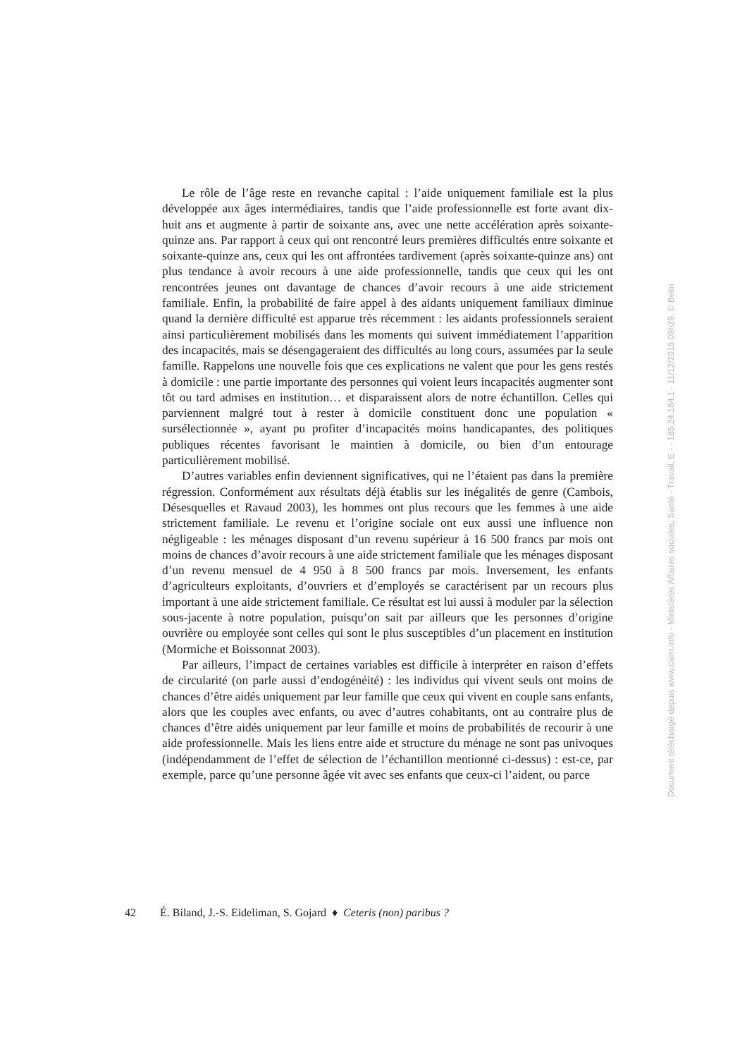Le rôle de l’âge reste en revanche capital : l’aide uniquement familiale est la plus développée aux âges intermédiaires, tandis que l’aide professionnelle est forte avant dix-huit ans et augmente à partir de soixante ans, avec une nette accélération après soixante-quinze ans. Par rapport à ceux qui ont rencontré leurs premières difficultés entre soixante et soixante-quinze ans, ceux qui les ont affrontées tardivement (après soixante-quinze ans) ont plus tendance à avoir recours à une aide professionnelle, tandis que ceux qui les ont rencontrées jeunes ont davantage de chances d’avoir recours à une aide strictement familiale. Enfin, la probabilité de faire appel à des aidants uniquement familiaux diminue quand la dernière difficulté est apparue très récemment : les aidants professionnels seraient ainsi particulièrement mobilisés dans les moments qui suivent immédiatement l’apparition des incapacités, mais se désengageraient des difficultés au long cours, assumées par la seule famille. Rappelons une nouvelle fois que ces explications ne valent que pour les gens restés à domicile : une partie importante des personnes qui voient leurs incapacités augmenter sont tôt ou tard admises en institution… et disparaissent alors de notre échantillon. Celles qui parviennent malgré tout à rester à domicile constituent donc une population « sursélectionnée », ayant pu profiter d’incapacités moins handicapantes, des politiques publiques récentes favorisant le maintien à domicile, ou bien d’un entourage particulièrement mobilisé.
D’autres variables enfin deviennent significatives, qui ne l’étaient pas dans la première régression. Conformément aux résultats déjà établis sur les inégalités de genre (Cambois, Désesquelles et Ravaud 2003), les hommes ont plus recours que les femmes à une aide strictement familiale. Le revenu et l’origine sociale ont eux aussi une influence non négligeable : les ménages disposant d’un revenu supérieur à 16 500 francs par mois ont moins de chances d’avoir recours à une aide strictement familiale que les ménages disposant d’un revenu mensuel de 4 950 à 8 500 francs par mois. Inversement, les enfants d’agriculteurs exploitants, d’ouvriers et d’employés se caractérisent par un recours plus important à une aide strictement familiale. Ce résultat est lui aussi à moduler par la sélection sous-jacente à notre population, puisqu’on sait par ailleurs que les personnes d’origine ouvrière ou employée sont celles qui sont le plus susceptibles d’un placement en institution (Mormiche et Boissonnat 2003).
Par ailleurs, l’impact de certaines variables est difficile à interpréter en raison d’effets de circularité (on parle aussi d’endogénéité) : les individus qui vivent seuls ont moins de chances d’être aidés uniquement par leur famille que ceux qui vivent en couple sans enfants, alors que les couples avec enfants, ou avec d’autres cohabitants, ont au contraire plus de chances d’être aidés uniquement par leur famille et moins de probabilités de recourir à une aide professionnelle. Mais les liens entre aide et structure du ménage ne sont pas univoques (indépendamment de l’effet de sélection de l’échantillon mentionné ci-dessus) : est-ce, par exemple, parce qu’une personne âgée vit avec ses enfants que ceux-ci l’aident, ou parce
42 É. Biland, J.-S. Eideliman, S. Gojard ♦ Ceteris (non) paribus ?
Document téléchargé depuis www.cairn.info - Ministères Affaires sociales, Santé - Travail, E - - 185.24.184.1 - 11/12/2015 09h29. © Belin